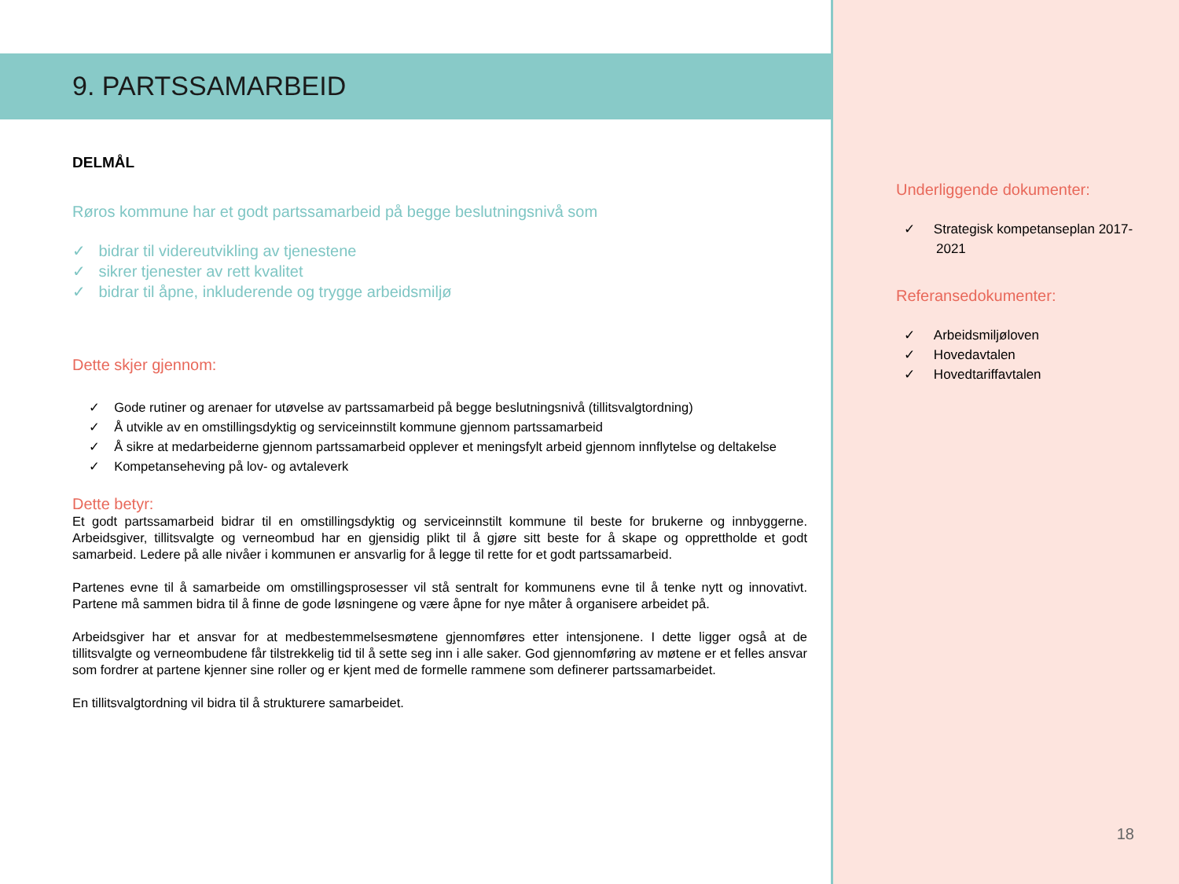9. PARTSSAMARBEID
DELMÅL
Røros kommune har et godt partssamarbeid på begge beslutningsnivå som
✓ bidrar til videreutvikling av tjenestene
✓ sikrer tjenester av rett kvalitet
✓ bidrar til åpne, inkluderende og trygge arbeidsmiljø
Dette skjer gjennom:
✓ Gode rutiner og arenaer for utøvelse av partssamarbeid på begge beslutningsnivå (tillitsvalgtordning)
✓ Å utvikle av en omstillingsdyktig og serviceinnstilt kommune gjennom partssamarbeid
✓ Å sikre at medarbeiderne gjennom partssamarbeid opplever et meningsfylt arbeid gjennom innflytelse og deltakelse
✓ Kompetanseheving på lov- og avtaleverk
Dette betyr:
Et godt partssamarbeid bidrar til en omstillingsdyktig og serviceinnstilt kommune til beste for brukerne og innbyggerne. Arbeidsgiver, tillitsvalgte og verneombud har en gjensidig plikt til å gjøre sitt beste for å skape og opprettholde et godt samarbeid. Ledere på alle nivåer i kommunen er ansvarlig for å legge til rette for et godt partssamarbeid.
Partenes evne til å samarbeide om omstillingsprosesser vil stå sentralt for kommunens evne til å tenke nytt og innovativt. Partene må sammen bidra til å finne de gode løsningene og være åpne for nye måter å organisere arbeidet på.
Arbeidsgiver har et ansvar for at medbestemmelsesmøtene gjennomføres etter intensjonene. I dette ligger også at de tillitsvalgte og verneombudene får tilstrekkelig tid til å sette seg inn i alle saker. God gjennomføring av møtene er et felles ansvar som fordrer at partene kjenner sine roller og er kjent med de formelle rammene som definerer partssamarbeidet.
En tillitsvalgtordning vil bidra til å strukturere samarbeidet.
Underliggende dokumenter:
✓ Strategisk kompetanseplan 2017-2021
Referansedokumenter:
✓ Arbeidsmiljøloven
✓ Hovedavtalen
✓ Hovedtariffavtalen
18